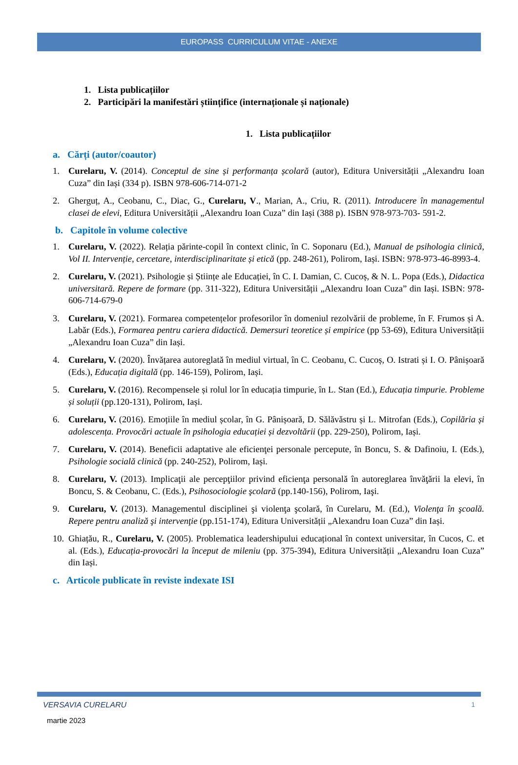EUROPASS CURRICULUM VITAE - ANEXE
1. Lista publicațiilor
2. Participări la manifestări științifice (internaționale și naționale)
1. Lista publicațiilor
a. Cărți (autor/coautor)
1. Curelaru, V. (2014). Conceptul de sine și performanța școlară (autor), Editura Universității „Alexandru Ioan Cuza” din Iași (334 p). ISBN 978-606-714-071-2
2. Gherguț, A., Ceobanu, C., Diac, G., Curelaru, V., Marian, A., Criu, R. (2011). Introducere în managementul clasei de elevi, Editura Universității „Alexandru Ioan Cuza” din Iași (388 p). ISBN 978-973-703- 591-2.
b. Capitole în volume colective
1. Curelaru, V. (2022). Relația părinte-copil în context clinic, în C. Soponaru (Ed.), Manual de psihologia clinică, Vol II. Intervenție, cercetare, interdisciplinaritate și etică (pp. 248-261), Polirom, Iași. ISBN: 978-973-46-8993-4.
2. Curelaru, V. (2021). Psihologie și Științe ale Educației, în C. I. Damian, C. Cucoș, & N. L. Popa (Eds.), Didactica universitară. Repere de formare (pp. 311-322), Editura Universității „Alexandru Ioan Cuza” din Iași. ISBN: 978-606-714-679-0
3. Curelaru, V. (2021). Formarea competențelor profesorilor în domeniul rezolvării de probleme, în F. Frumos și A. Labăr (Eds.), Formarea pentru cariera didactică. Demersuri teoretice și empirice (pp 53-69), Editura Universității „Alexandru Ioan Cuza” din Iași.
4. Curelaru, V. (2020). Învățarea autoreglată în mediul virtual, în C. Ceobanu, C. Cucoș, O. Istrati și I. O. Pânișoară (Eds.), Educația digitală (pp. 146-159), Polirom, Iași.
5. Curelaru, V. (2016). Recompensele și rolul lor în educația timpurie, în L. Stan (Ed.), Educația timpurie. Probleme și soluții (pp.120-131), Polirom, Iași.
6. Curelaru, V. (2016). Emoțiile în mediul școlar, în G. Pânișoară, D. Sălăvăstru și L. Mitrofan (Eds.), Copilăria și adolescența. Provocări actuale în psihologia educației și dezvoltării (pp. 229-250), Polirom, Iași.
7. Curelaru, V. (2014). Beneficii adaptative ale eficienţei personale percepute, în Boncu, S. & Dafinoiu, I. (Eds.), Psihologie socială clinică (pp. 240-252), Polirom, Iași.
8. Curelaru, V. (2013). Implicaţii ale percepţiilor privind eficienţa personală în autoreglarea învăţării la elevi, în Boncu, S. & Ceobanu, C. (Eds.), Psihosociologie şcolară (pp.140-156), Polirom, Iaşi.
9. Curelaru, V. (2013). Managementul disciplinei şi violenţa şcolară, în Curelaru, M. (Ed.), Violenţa în şcoală. Repere pentru analiză şi intervenţie (pp.151-174), Editura Universității „Alexandru Ioan Cuza” din Iași.
10. Ghiațău, R., Curelaru, V. (2005). Problematica leadershipului educațional în context universitar, în Cucos, C. et al. (Eds.), Educația-provocări la început de mileniu (pp. 375-394), Editura Universității „Alexandru Ioan Cuza” din Iași.
c. Articole publicate în reviste indexate ISI
VERSAVIA CURELARU 1
martie 2023